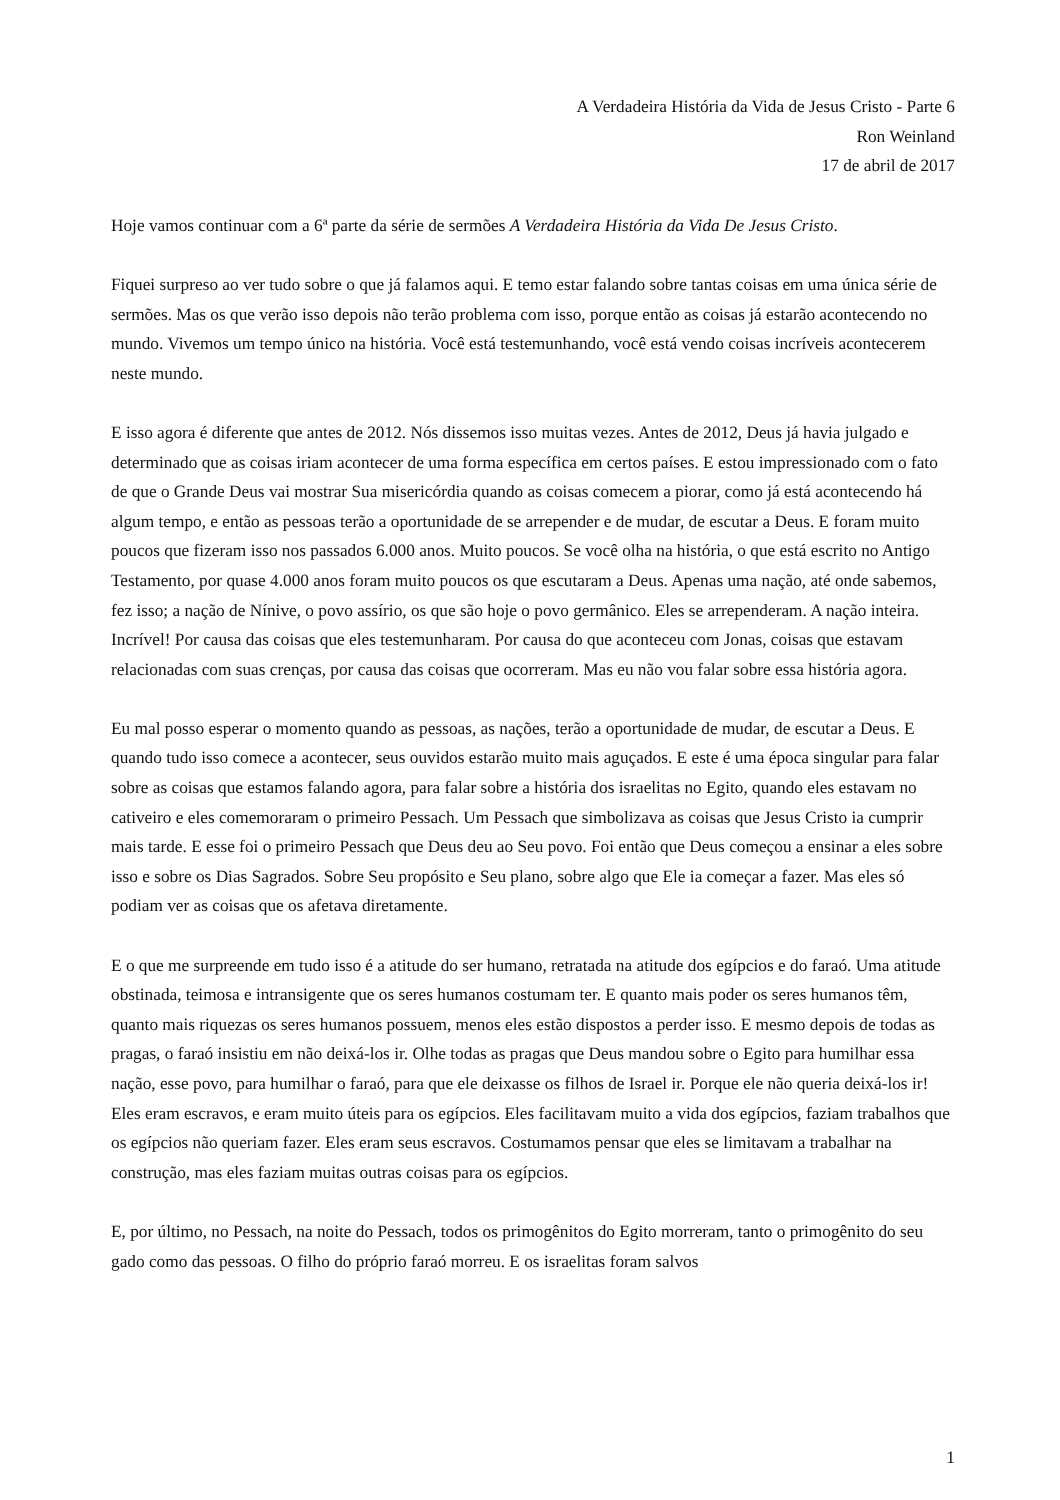A Verdadeira História da Vida de Jesus Cristo - Parte 6
Ron Weinland
17 de abril de 2017
Hoje vamos continuar com a 6ª parte da série de sermões A Verdadeira História da Vida De Jesus Cristo.
Fiquei surpreso ao ver tudo sobre o que já falamos aqui. E temo estar falando sobre tantas coisas em uma única série de sermões. Mas os que verão isso depois não terão problema com isso, porque então as coisas já estarão acontecendo no mundo. Vivemos um tempo único na história. Você está testemunhando, você está vendo coisas incríveis acontecerem neste mundo.
E isso agora é diferente que antes de 2012. Nós dissemos isso muitas vezes. Antes de 2012, Deus já havia julgado e determinado que as coisas iriam acontecer de uma forma específica em certos países. E estou impressionado com o fato de que o Grande Deus vai mostrar Sua misericórdia quando as coisas comecem a piorar, como já está acontecendo há algum tempo, e então as pessoas terão a oportunidade de se arrepender e de mudar, de escutar a Deus. E foram muito poucos que fizeram isso nos passados 6.000 anos. Muito poucos. Se você olha na história, o que está escrito no Antigo Testamento, por quase 4.000 anos foram muito poucos os que escutaram a Deus. Apenas uma nação, até onde sabemos, fez isso; a nação de Nínive, o povo assírio, os que são hoje o povo germânico. Eles se arrependeram. A nação inteira. Incrível! Por causa das coisas que eles testemunharam. Por causa do que aconteceu com Jonas, coisas que estavam relacionadas com suas crenças, por causa das coisas que ocorreram. Mas eu não vou falar sobre essa história agora.
Eu mal posso esperar o momento quando as pessoas, as nações, terão a oportunidade de mudar, de escutar a Deus. E quando tudo isso comece a acontecer, seus ouvidos estarão muito mais aguçados. E este é uma época singular para falar sobre as coisas que estamos falando agora, para falar sobre a história dos israelitas no Egito, quando eles estavam no cativeiro e eles comemoraram o primeiro Pessach. Um Pessach que simbolizava as coisas que Jesus Cristo ia cumprir mais tarde. E esse foi o primeiro Pessach que Deus deu ao Seu povo. Foi então que Deus começou a ensinar a eles sobre isso e sobre os Dias Sagrados. Sobre Seu propósito e Seu plano, sobre algo que Ele ia começar a fazer. Mas eles só podiam ver as coisas que os afetava diretamente.
E o que me surpreende em tudo isso é a atitude do ser humano, retratada na atitude dos egípcios e do faraó. Uma atitude obstinada, teimosa e intransigente que os seres humanos costumam ter. E quanto mais poder os seres humanos têm, quanto mais riquezas os seres humanos possuem, menos eles estão dispostos a perder isso. E mesmo depois de todas as pragas, o faraó insistiu em não deixá-los ir. Olhe todas as pragas que Deus mandou sobre o Egito para humilhar essa nação, esse povo, para humilhar o faraó, para que ele deixasse os filhos de Israel ir. Porque ele não queria deixá-los ir! Eles eram escravos, e eram muito úteis para os egípcios. Eles facilitavam muito a vida dos egípcios, faziam trabalhos que os egípcios não queriam fazer. Eles eram seus escravos. Costumamos pensar que eles se limitavam a trabalhar na construção, mas eles faziam muitas outras coisas para os egípcios.
E, por último, no Pessach, na noite do Pessach, todos os primogênitos do Egito morreram, tanto o primogênito do seu gado como das pessoas. O filho do próprio faraó morreu. E os israelitas foram salvos
1